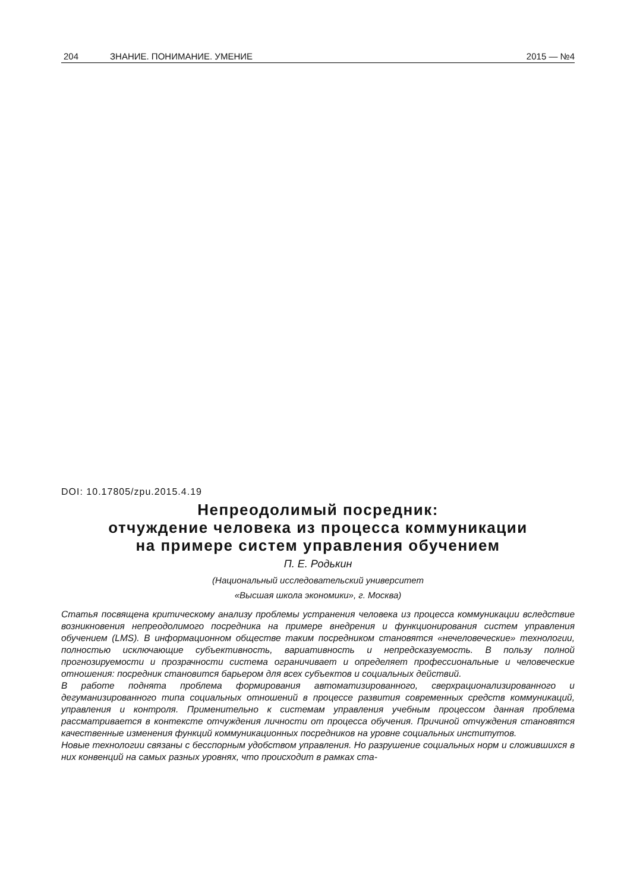204 ЗНАНИЕ. ПОНИМАНИЕ. УМЕНИЕ 2015 — №4
DOI: 10.17805/zpu.2015.4.19
Непреодолимый посредник:
отчуждение человека из процесса коммуникации
на примере систем управления обучением
П. Е. Родькин
(Национальный исследовательский университет
«Высшая школа экономики», г. Москва)
Статья посвящена критическому анализу проблемы устранения человека из процесса коммуникации вследствие возникновения непреодолимого посредника на примере внедрения и функционирования систем управления обучением (LMS). В информационном обществе таким посредником становятся «нечеловеческие» технологии, полностью исключающие субъективность, вариативность и непредсказуемость. В пользу полной прогнозируемости и прозрачности система ограничивает и определяет профессиональные и человеческие отношения: посредник становится барьером для всех субъектов и социальных действий.
В работе поднята проблема формирования автоматизированного, сверхрационализированного и дегуманизированного типа социальных отношений в процессе развития современных средств коммуникаций, управления и контроля. Применительно к системам управления учебным процессом данная проблема рассматривается в контексте отчуждения личности от процесса обучения. Причиной отчуждения становятся качественные изменения функций коммуникационных посредников на уровне социальных институтов.
Новые технологии связаны с бесспорным удобством управления. Но разрушение социальных норм и сложившихся в них конвенций на самых разных уровнях, что происходит в рамках ста-